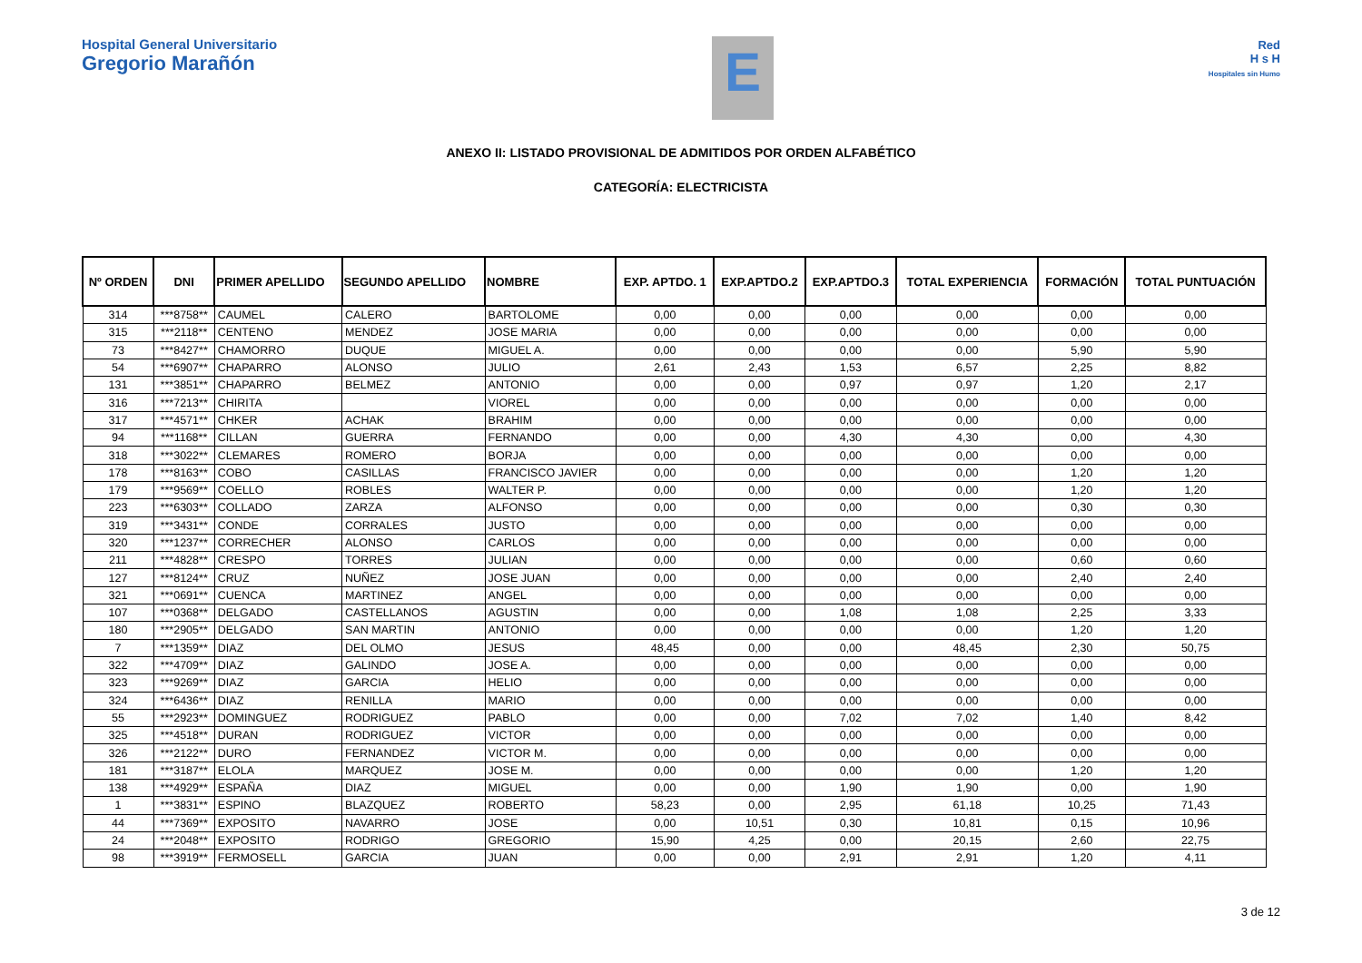Hospital General Universitario
Gregorio Marañón
E
Red
H s H
Hospitales sin Humo
ANEXO II: LISTADO PROVISIONAL DE ADMITIDOS POR ORDEN ALFABÉTICO
CATEGORÍA: ELECTRICISTA
| Nº ORDEN | DNI | PRIMER APELLIDO | SEGUNDO APELLIDO | NOMBRE | EXP. APTDO. 1 | EXP.APTDO.2 | EXP.APTDO.3 | TOTAL EXPERIENCIA | FORMACIÓN | TOTAL PUNTUACIÓN |
| --- | --- | --- | --- | --- | --- | --- | --- | --- | --- | --- |
| 314 | ***8758** | CAUMEL | CALERO | BARTOLOME | 0,00 | 0,00 | 0,00 | 0,00 | 0,00 | 0,00 |
| 315 | ***2118** | CENTENO | MENDEZ | JOSE MARIA | 0,00 | 0,00 | 0,00 | 0,00 | 0,00 | 0,00 |
| 73 | ***8427** | CHAMORRO | DUQUE | MIGUEL A. | 0,00 | 0,00 | 0,00 | 0,00 | 5,90 | 5,90 |
| 54 | ***6907** | CHAPARRO | ALONSO | JULIO | 2,61 | 2,43 | 1,53 | 6,57 | 2,25 | 8,82 |
| 131 | ***3851** | CHAPARRO | BELMEZ | ANTONIO | 0,00 | 0,00 | 0,97 | 0,97 | 1,20 | 2,17 |
| 316 | ***7213** | CHIRITA | | VIOREL | 0,00 | 0,00 | 0,00 | 0,00 | 0,00 | 0,00 |
| 317 | ***4571** | CHKER | ACHAK | BRAHIM | 0,00 | 0,00 | 0,00 | 0,00 | 0,00 | 0,00 |
| 94 | ***1168** | CILLAN | GUERRA | FERNANDO | 0,00 | 0,00 | 4,30 | 4,30 | 0,00 | 4,30 |
| 318 | ***3022** | CLEMARES | ROMERO | BORJA | 0,00 | 0,00 | 0,00 | 0,00 | 0,00 | 0,00 |
| 178 | ***8163** | COBO | CASILLAS | FRANCISCO JAVIER | 0,00 | 0,00 | 0,00 | 0,00 | 1,20 | 1,20 |
| 179 | ***9569** | COELLO | ROBLES | WALTER P. | 0,00 | 0,00 | 0,00 | 0,00 | 1,20 | 1,20 |
| 223 | ***6303** | COLLADO | ZARZA | ALFONSO | 0,00 | 0,00 | 0,00 | 0,00 | 0,30 | 0,30 |
| 319 | ***3431** | CONDE | CORRALES | JUSTO | 0,00 | 0,00 | 0,00 | 0,00 | 0,00 | 0,00 |
| 320 | ***1237** | CORRECHER | ALONSO | CARLOS | 0,00 | 0,00 | 0,00 | 0,00 | 0,00 | 0,00 |
| 211 | ***4828** | CRESPO | TORRES | JULIAN | 0,00 | 0,00 | 0,00 | 0,00 | 0,60 | 0,60 |
| 127 | ***8124** | CRUZ | NUÑEZ | JOSE JUAN | 0,00 | 0,00 | 0,00 | 0,00 | 2,40 | 2,40 |
| 321 | ***0691** | CUENCA | MARTINEZ | ANGEL | 0,00 | 0,00 | 0,00 | 0,00 | 0,00 | 0,00 |
| 107 | ***0368** | DELGADO | CASTELLANOS | AGUSTIN | 0,00 | 0,00 | 1,08 | 1,08 | 2,25 | 3,33 |
| 180 | ***2905** | DELGADO | SAN MARTIN | ANTONIO | 0,00 | 0,00 | 0,00 | 0,00 | 1,20 | 1,20 |
| 7 | ***1359** | DIAZ | DEL OLMO | JESUS | 48,45 | 0,00 | 0,00 | 48,45 | 2,30 | 50,75 |
| 322 | ***4709** | DIAZ | GALINDO | JOSE A. | 0,00 | 0,00 | 0,00 | 0,00 | 0,00 | 0,00 |
| 323 | ***9269** | DIAZ | GARCIA | HELIO | 0,00 | 0,00 | 0,00 | 0,00 | 0,00 | 0,00 |
| 324 | ***6436** | DIAZ | RENILLA | MARIO | 0,00 | 0,00 | 0,00 | 0,00 | 0,00 | 0,00 |
| 55 | ***2923** | DOMINGUEZ | RODRIGUEZ | PABLO | 0,00 | 0,00 | 7,02 | 7,02 | 1,40 | 8,42 |
| 325 | ***4518** | DURAN | RODRIGUEZ | VICTOR | 0,00 | 0,00 | 0,00 | 0,00 | 0,00 | 0,00 |
| 326 | ***2122** | DURO | FERNANDEZ | VICTOR M. | 0,00 | 0,00 | 0,00 | 0,00 | 0,00 | 0,00 |
| 181 | ***3187** | ELOLA | MARQUEZ | JOSE M. | 0,00 | 0,00 | 0,00 | 0,00 | 1,20 | 1,20 |
| 138 | ***4929** | ESPAÑA | DIAZ | MIGUEL | 0,00 | 0,00 | 1,90 | 1,90 | 0,00 | 1,90 |
| 1 | ***3831** | ESPINO | BLAZQUEZ | ROBERTO | 58,23 | 0,00 | 2,95 | 61,18 | 10,25 | 71,43 |
| 44 | ***7369** | EXPOSITO | NAVARRO | JOSE | 0,00 | 10,51 | 0,30 | 10,81 | 0,15 | 10,96 |
| 24 | ***2048** | EXPOSITO | RODRIGO | GREGORIO | 15,90 | 4,25 | 0,00 | 20,15 | 2,60 | 22,75 |
| 98 | ***3919** | FERMOSELL | GARCIA | JUAN | 0,00 | 0,00 | 2,91 | 2,91 | 1,20 | 4,11 |
3 de 12